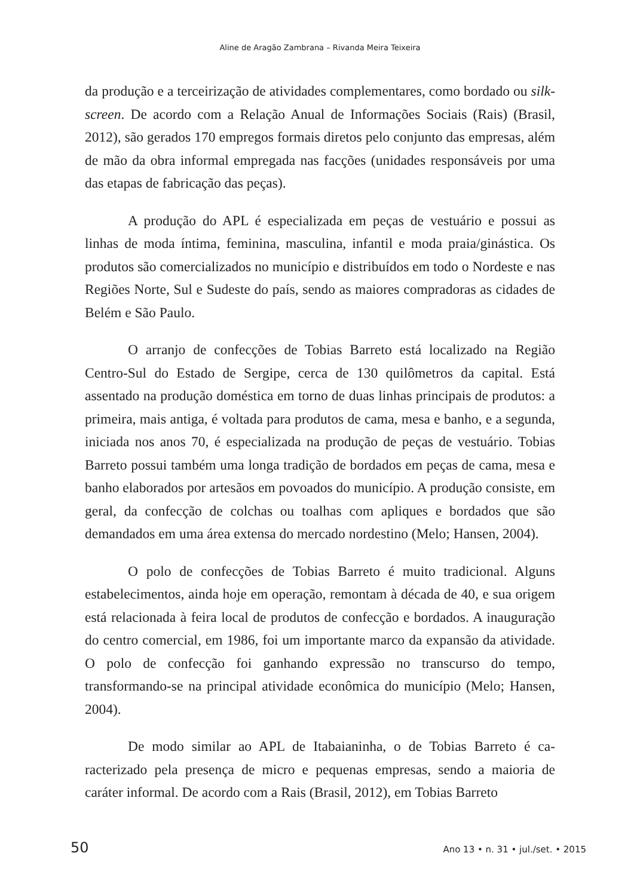Aline de Aragão Zambrana – Rivanda Meira Teixeira
da produção e a terceirização de atividades complementares, como bordado ou silk-screen. De acordo com a Relação Anual de Informações Sociais (Rais) (Brasil, 2012), são gerados 170 empregos formais diretos pelo conjunto das empresas, além de mão da obra informal empregada nas facções (unidades responsáveis por uma das etapas de fabricação das peças).
A produção do APL é especializada em peças de vestuário e possui as linhas de moda íntima, feminina, masculina, infantil e moda praia/ginás­tica. Os produtos são comercializados no município e distribuídos em todo o Nordeste e nas Regiões Norte, Sul e Sudeste do país, sendo as maiores compradoras as cidades de Belém e São Paulo.
O arranjo de confecções de Tobias Barreto está localizado na Região Centro-Sul do Estado de Sergipe, cerca de 130 quilômetros da capital. Está assentado na produção doméstica em torno de duas linhas principais de produtos: a primeira, mais antiga, é voltada para produtos de cama, mesa e banho, e a segunda, iniciada nos anos 70, é especializada na produção de peças de vestuário. Tobias Barreto possui também uma longa tradição de bordados em peças de cama, mesa e banho elaborados por artesãos em povoados do município. A produção consiste, em geral, da confecção de colchas ou toalhas com apliques e bordados que são demandados em uma área extensa do mercado nordestino (Melo; Hansen, 2004).
O polo de confecções de Tobias Barreto é muito tradicional. Alguns estabelecimentos, ainda hoje em operação, remontam à década de 40, e sua origem está relacionada à feira local de produtos de confecção e bordados. A inauguração do centro comercial, em 1986, foi um importante marco da expansão da atividade. O polo de confecção foi ganhando expressão no transcurso do tempo, transformando-se na principal atividade econômica do município (Melo; Hansen, 2004).
De modo similar ao APL de Itabaianinha, o de Tobias Barreto é ca­racterizado pela presença de micro e pequenas empresas, sendo a maioria de caráter informal. De acordo com a Rais (Brasil, 2012), em Tobias Barreto
50 Ano 13 • n. 31 • jul./set. • 2015